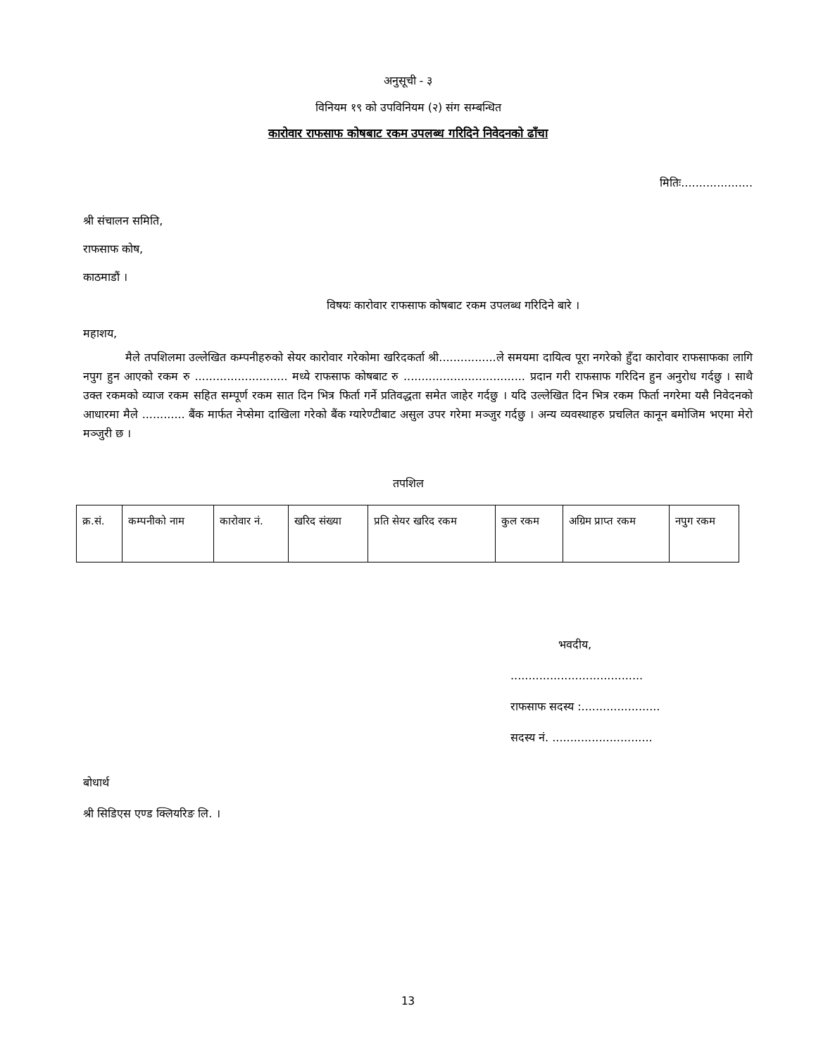अनुसूची - ३
विनियम १९ को उपविनियम (२) संग सम्बन्धित
कारोवार राफसाफ कोषबाट रकम उपलब्ध गरिदिने निवेदनको ढाँचा
मितिः....................
श्री संचालन समिति,
राफसाफ कोष,
काठमाडौं ।
विषयः कारोवार राफसाफ कोषबाट रकम उपलब्ध गरिदिने बारे ।
महाशय,
मैले तपशिलमा उल्लेखित कम्पनीहरुको सेयर कारोवार गरेकोमा खरिदकर्ता श्री................ले समयमा दायित्व पूरा नगरेको हुँदा कारोवार राफसाफका लागि नपुग हुन आएको रकम रु .......................... मध्ये राफसाफ कोषबाट रु .................................. प्रदान गरी राफसाफ गरिदिन हुन अनुरोध गर्दछु । साथै उक्त रकमको व्याज रकम सहित सम्पूर्ण रकम सात दिन भित्र फिर्ता गर्ने प्रतिवद्धता समेत जाहेर गर्दछु । यदि उल्लेखित दिन भित्र रकम फिर्ता नगरेमा यसै निवेदनको आधारमा मैले ............ बैंक मार्फत नेप्सेमा दाखिला गरेको बैंक ग्यारेण्टीबाट असुल उपर गरेमा मञ्जुर गर्दछु । अन्य व्यवस्थाहरु प्रचलित कानून बमोजिम भएमा मेरो मञ्जुरी छ ।
तपशिल
| क्र.सं. | कम्पनीको नाम | कारोवार नं. | खरिद संख्या | प्रति सेयर खरिद रकम | कुल रकम | अग्रिम प्राप्त रकम | नपुग रकम |
भवदीय,
.....................................
राफसाफ सदस्य :......................
सदस्य नं. ............................
बोधार्थ
श्री सिडिएस एण्ड क्लियरिङ लि. ।
13